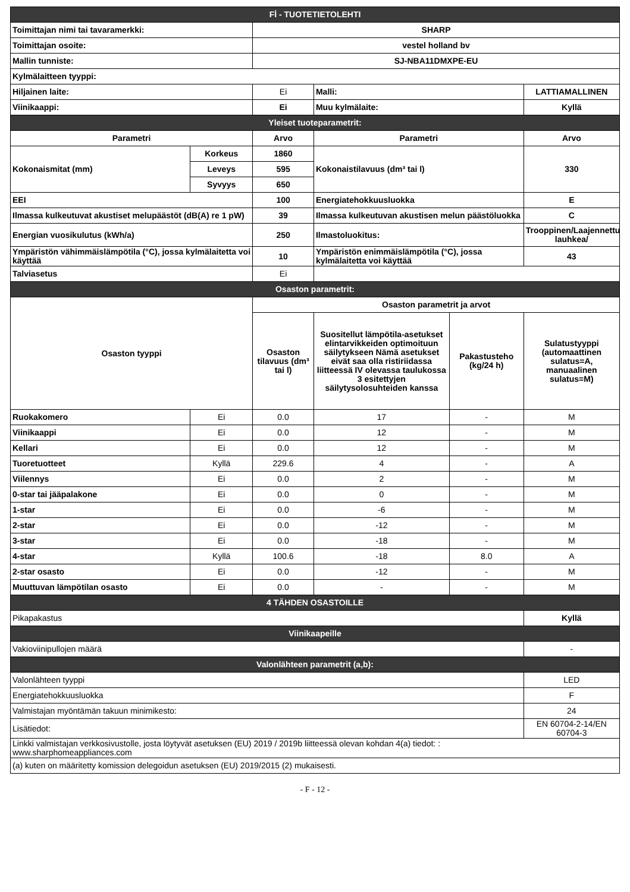| Fİ - TUOTETIETOLEHTI | | | | | |
| Toimittajan nimi tai tavaramerkki: | | SHARP | | | |
| Toimittajan osoite: | | vestel holland bv | | | |
| Mallin tunniste: | | SJ-NBA11DMXPE-EU | | | |
| Kylmälaitteen tyyppi: | | | | | |
| Hiljainen laite: | | Ei | Malli: | | LATTIAMALLINEN |
| Viinikaappi: | | Ei | Muu kylmälaite: | | Kyllä |
| Yleiset tuoteparametrit: | | | | | |
| Parametri | | Arvo | Parametri | | Arvo |
| Kokonaismitat (mm) | Korkeus | 1860 | Kokonaistilavuus (dm³ tai l) | | 330 |
| | Leveys | 595 | | | |
| | Syvyys | 650 | | | |
| EEI | | 100 | Energiatehokkuusluokka | | E |
| Ilmassa kulkeutuvat akustiset melupäästöt (dB(A) re 1 pW) | | 39 | Ilmassa kulkeutuvan akustisen melun päästöluokka | | C |
| Energian vuosikulutus (kWh/a) | | 250 | Ilmastoluokitus: | | Trooppinen/Laajennettu lauhkea/ |
| Ympäristön vähimmäislämpötila (°C), jossa kylmälaitetta voi käyttää | | 10 | Ympäristön enimmäislämpötila (°C), jossa kylmälaitetta voi käyttää | | 43 |
| Talviasetus | | Ei | | | |
| Osaston parametrit: | | | | | |
| Osaston tyyppi | | Osaston parametrit ja arvot | | | |
| | | Osaston tilavuus (dm³ tai l) | Suositellut lämpötila-asetukset elintarvikkeiden optimoituun säilytykseen Nämä asetukset eivät saa olla ristiriidassa liitteessä IV olevassa taulukossa 3 esitettyjen säilytysolosuhteiden kanssa | Pakastusteho (kg/24 h) | Sulatustyyppi (automaattinen sulatus=A, manuaalinen sulatus=M) |
| Ruokakomero | Ei | 0.0 | 17 | - | M |
| Viinikaappi | Ei | 0.0 | 12 | - | M |
| Kellari | Ei | 0.0 | 12 | - | M |
| Tuoretuotteet | Kyllä | 229.6 | 4 | - | A |
| Viilennys | Ei | 0.0 | 2 | - | M |
| 0-star tai jääpalakone | Ei | 0.0 | 0 | - | M |
| 1-star | Ei | 0.0 | -6 | - | M |
| 2-star | Ei | 0.0 | -12 | - | M |
| 3-star | Ei | 0.0 | -18 | - | M |
| 4-star | Kyllä | 100.6 | -18 | 8.0 | A |
| 2-star osasto | Ei | 0.0 | -12 | - | M |
| Muuttuvan lämpötilan osasto | Ei | 0.0 | - | - | M |
| 4 TÄHDEN OSASTOILLE | | | | | |
| Pikapakastus | | | | | Kyllä |
| Viinikaapeille | | | | | |
| Vakioviinipullojen määrä | | | | | - |
| Valonlähteen parametrit (a,b): | | | | | |
| Valonlähteen tyyppi | | | | | LED |
| Energiatehokkuusluokka | | | | | F |
| Valmistajan myöntämän takuun minimikesto: | | | | | 24 |
| Lisätiedot: | | | | | EN 60704-2-14/EN 60704-3 |
| Linkki valmistajan verkkosivustolle, josta löytyvät asetuksen (EU) 2019 / 2019b liitteessä olevan kohdan 4(a) tiedot: : www.sharphomeappliances.com | | | | | |
| (a) kuten on määritetty komission delegoidun asetuksen (EU) 2019/2015 (2) mukaisesti. | | | | | |
- F - 12 -